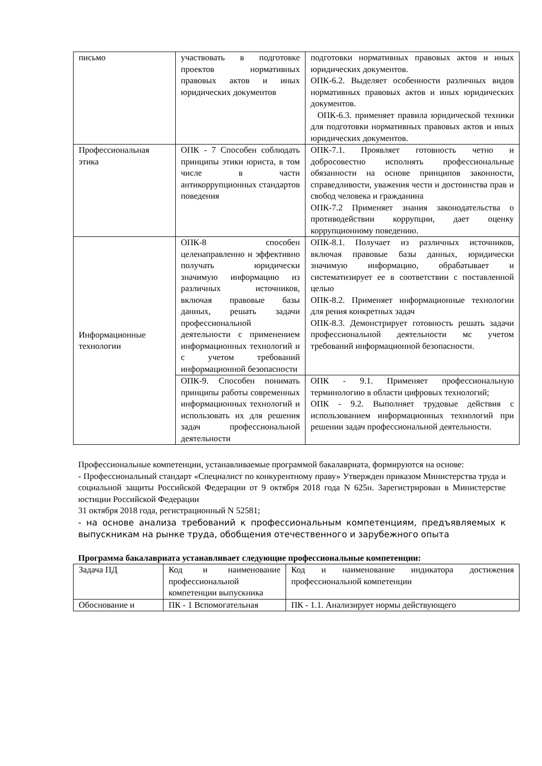| письмо | участвовать в подготовке проектов нормативных правовых актов и иных юридических документов | подготовки нормативных правовых актов и иных юридических документов. ОПК-6.2. Выделяет особенности различных видов нормативных правовых актов и иных юридических документов. ОПК-6.3. применяет правила юридической техники для подготовки нормативных правовых актов и иных юридических документов. |
| Профессиональная этика | ОПК - 7 Способен соблюдать принципы этики юриста, в том числе в части антикоррупционных стандартов поведения | ОПК-7.1. Проявляет готовность четно и добросовестно исполнять профессиональные обязанности на основе принципов законности, справедливости, уважения чести и достоинства прав и свобод человека и гражданина ОПК-7.2 Применяет знания законодательства о противодействии коррупции, дает оценку коррупционному поведению. |
| Информационные технологии | ОПК-8 способен целенаправленно и эффективно получать юридически значимую информацию из различных источников, включая правовые базы данных, решать задачи профессиональной деятельности с применением информационных технологий и с учетом требований информационной безопасности | ОПК-8.1. Получает из различных источников, включая правовые базы данных, юридически значимую информацию, обрабатывает и систематизирует ее в соответствии с поставленной целью ОПК-8.2. Применяет информационные технологии для рения конкретных задач ОПК-8.3. Демонстрирует готовность решать задачи профессиональной деятельности мс учетом требований информационной безопасности. |
| | ОПК-9. Способен понимать принципы работы современных информационных технологий и использовать их для решения задач профессиональной деятельности | ОПК - 9.1. Применяет профессиональную терминологию в области цифровых технологий; ОПК - 9.2. Выполняет трудовые действия с использованием информационных технологий при решении задач профессиональной деятельности. |
Профессиональные компетенции, устанавливаемые программой бакалавриата, формируются на основе:
- Профессиональный стандарт «Специалист по конкурентному праву» Утвержден приказом Министерства труда и социальной защиты Российской Федерации от 9 октября 2018 года N 625н. Зарегистрирован в Министерстве юстиции Российской Федерации
31 октября 2018 года, регистрационный N 52581;
- на основе анализа требований к профессиональным компетенциям, предъявляемых к выпускникам на рынке труда, обобщения отечественного и зарубежного опыта
Программа бакалавриата устанавливает следующие профессиональные компетенции:
| Задача ПД | Код и наименование профессиональной компетенции выпускника | Код и наименование индикатора достижения профессиональной компетенции |
| Обоснование и | ПК - 1 Вспомогательная | ПК - 1.1. Анализирует нормы действующего |